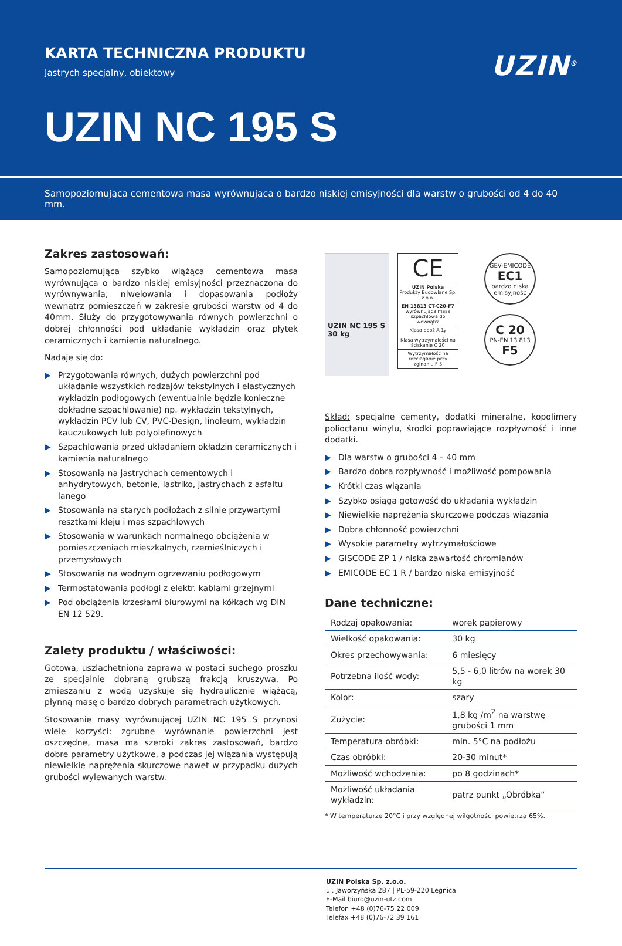KARTA TECHNICZNA PRODUKTU
Jastrych specjalny, obiektowy
UZIN<sup>®</sup>
UZIN NC 195 S
Samopoziomująca cementowa masa wyrównująca o bardzo niskiej emisyjności dla warstw o grubości od 4 do 40 mm.
Zakres zastosowań:
Samopoziomująca szybko wiążąca cementowa masa wyrównująca o bardzo niskiej emisyjności przeznaczona do wyrównywania, niwelowania i dopasowania podłoży wewnątrz pomieszczeń w zakresie grubości warstw od 4 do 40mm. Służy do przygotowywania równych powierzchni o dobrej chłonności pod układanie wykładzin oraz płytek ceramicznych i kamienia naturalnego.
Nadaje się do:
▶ Przygotowania równych, dużych powierzchni pod układanie wszystkich rodzajów tekstylnych i elastycznych wykładzin podłogowych (ewentualnie będzie konieczne dokładne szpachlowanie) np. wykładzin tekstylnych, wykładzin PCV lub CV, PVC-Design, linoleum, wykładzin kauczukowych lub polyolefinowych
▶ Szpachlowania przed układaniem okładzin ceramicznych i kamienia naturalnego
▶ Stosowania na jastrychach cementowych i anhydrytowych, betonie, lastriko, jastrychach z asfaltu lanego
▶ Stosowania na starych podłożach z silnie przywartymi resztkami kleju i mas szpachlowych
▶ Stosowania w warunkach normalnego obciążenia w pomieszczeniach mieszkalnych, rzemieślniczych i przemysłowych
▶ Stosowania na wodnym ogrzewaniu podłogowym
▶ Termostatowania podłogi z elektr. kablami grzejnymi
▶ Pod obciążenia krzesłami biurowymi na kółkach wg DIN EN 12 529.
Zalety produktu / właściwości:
Gotowa, uszlachetniona zaprawa w postaci suchego proszku ze specjalnie dobraną grubszą frakcją kruszywa. Po zmieszaniu z wodą uzyskuje się hydraulicznie wiążącą, płynną masę o bardzo dobrych parametrach użytkowych.
Stosowanie masy wyrównującej UZIN NC 195 S przynosi wiele korzyści: zgrubne wyrównanie powierzchni jest oszczędne, masa ma szeroki zakres zastosowań, bardzo dobre parametry użytkowe, a podczas jej wiązania występują niewielkie naprężenia skurczowe nawet w przypadku dużych grubości wylewanych warstw.
UZIN NC 195 S
30 kg
CE
UZIN Polska
Produkty Budowlane Sp. z o.o.
EN 13813 CT-C20-F7
wyrównująca masa szpachlowa do wewnątrz
Klasa ppoż A 1<sub>fl</sub>
Klasa wytrzymałości na ściskanie C 20
Wytrzymałość na rozciąganie przy zginaniu F 5
GEV-EMICODE
EC1
bardzo niska emisyjność
C 20
PN-EN 13 813
F5
Skład: specjalne cementy, dodatki mineralne, kopolimery polioctanu winylu, środki poprawiające rozpływność i inne dodatki.
▶ Dla warstw o grubości 4 – 40 mm
▶ Bardzo dobra rozpływność i możliwość pompowania
▶ Krótki czas wiązania
▶ Szybko osiąga gotowość do układania wykładzin
▶ Niewielkie naprężenia skurczowe podczas wiązania
▶ Dobra chłonność powierzchni
▶ Wysokie parametry wytrzymałościowe
▶ GISCODE ZP 1 / niska zawartość chromianów
▶ EMICODE EC 1 R / bardzo niska emisyjność
Dane techniczne:
| Rodzaj opakowania: | worek papierowy |
| Wielkość opakowania: | 30 kg |
| Okres przechowywania: | 6 miesięcy |
| Potrzebna ilość wody: | 5,5 - 6,0 litrów na worek 30 kg |
| Kolor: | szary |
| Zużycie: | 1,8 kg /m<sup>2</sup> na warstwę grubości 1 mm |
| Temperatura obróbki: | min. 5°C na podłożu |
| Czas obróbki: | 20-30 minut* |
| Możliwość wchodzenia: | po 8 godzinach* |
| Możliwość układania wykładzin: | patrz punkt „Obróbka“ |
* W temperaturze 20°C i przy względnej wilgotności powietrza 65%.
UZIN Polska Sp. z.o.o.
ul. Jaworzyńska 287 | PL-59-220 Legnica
E-Mail biuro@uzin-utz.com
Telefon +48 (0)76-75 22 009
Telefax +48 (0)76-72 39 161